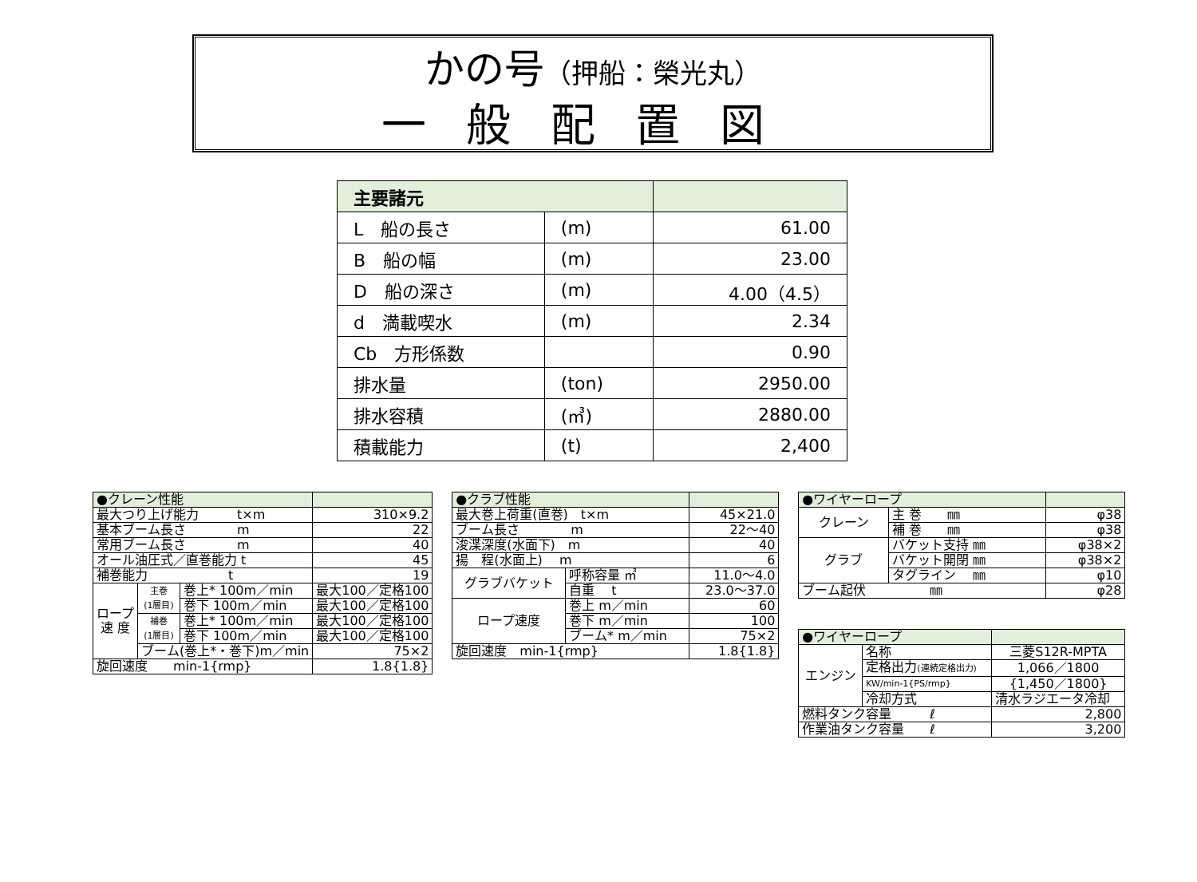かの号（押船：榮光丸）
一般配置図
| 主要諸元 | | |
| --- | --- | --- |
| L 船の長さ | (m) | 61.00 |
| B 船の幅 | (m) | 23.00 |
| D 船の深さ | (m) | 4.00（4.5） |
| d 満載喫水 | (m) | 2.34 |
| Cb 方形係数 | | 0.90 |
| 排水量 | (ton) | 2950.00 |
| 排水容積 | (㎥) | 2880.00 |
| 積載能力 | (t) | 2,400 |
| ●クレーン性能 | | | | |
| --- | --- | --- | --- | --- |
| 最大つり上げ能力 t×m | | | 310×9.2 | |
| 基本ブーム長さ m | | | 22 | |
| 常用ブーム長さ m | | | 40 | |
| オール油圧式／直巻能力 t | | | 45 | |
| 補巻能力 t | | | 19 | |
| ロープ 速 度 | 主巻 (1層目) | 巻上* 100m／min | 最大100／定格100 | |
| | | 巻下 100m／min | 最大100／定格100 | |
| | 補巻 (1層目) | 巻上* 100m／min | 最大100／定格100 | |
| | | 巻下 100m／min | 最大100／定格100 | |
| | ブーム(巻上*・巻下)m／min | | 75×2 | |
| 旋回速度 min-1{rmp} | | | 1.8{1.8} | |
| ●クラブ性能 | | |
| --- | --- | --- |
| 最大巻上荷重(直巻) t×m | | 45×21.0 |
| ブーム長さ m | | 22～40 |
| 浚渫深度(水面下) m | | 40 |
| 揚 程(水面上) m | | 6 |
| グラブバケット | 呼称容量 ㎥ | 11.0～4.0 |
| | 自重 t | 23.0～37.0 |
| ロープ速度 | 巻上 m／min | 60 |
| | 巻下 m／min | 100 |
| | ブーム* m／min | 75×2 |
| 旋回速度 min-1{rmp} | | 1.8{1.8} |
| ●ワイヤーロープ | | |
| --- | --- | --- |
| クレーン | 主 巻 ㎜ | φ38 |
| | 補 巻 ㎜ | φ38 |
| グラブ | バケット支持 ㎜ | φ38×2 |
| | バケット開閉 ㎜ | φ38×2 |
| | タグライン ㎜ | φ10 |
| ブーム起伏 ㎜ | | φ28 |
| ●ワイヤーロープ | | |
| --- | --- | --- |
| エンジン | 名称 | 三菱S12R-MPTA |
| | 定格出力 (連続定格出力) | 1,066／1800 |
| | KW/min-1{PS/rmp} | {1,450／1800} |
| | 冷却方式 | 清水ラジエータ冷却 |
| 燃料タンク容量 ℓ | | 2,800 |
| 作業油タンク容量 ℓ | | 3,200 |